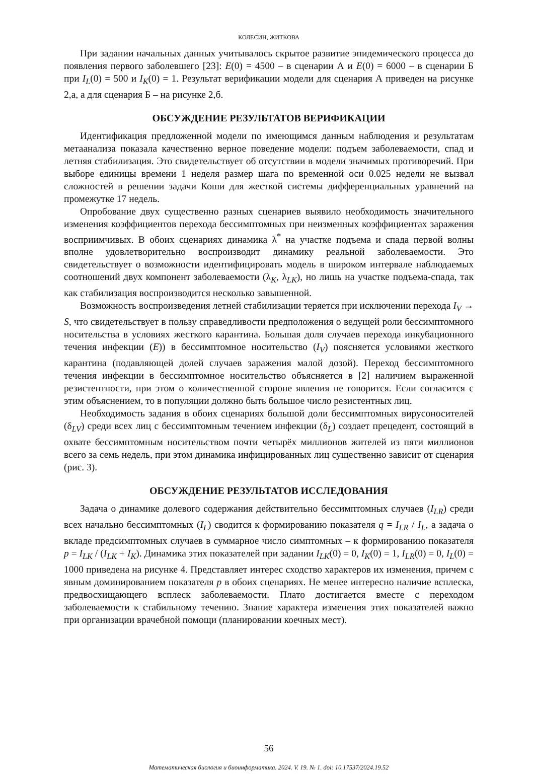КОЛЕСИН, ЖИТКОВА
При задании начальных данных учитывалось скрытое развитие эпидемического процесса до появления первого заболевшего [23]: E(0) = 4500 – в сценарии А и E(0) = 6000 – в сценарии Б при I<sub>L</sub>(0) = 500 и I<sub>K</sub>(0) = 1. Результат верификации модели для сценария А приведен на рисунке 2,а, а для сценария Б – на рисунке 2,б.
ОБСУЖДЕНИЕ РЕЗУЛЬТАТОВ ВЕРИФИКАЦИИ
Идентификация предложенной модели по имеющимся данным наблюдения и результатам метаанализа показала качественно верное поведение модели: подъем заболеваемости, спад и летняя стабилизация. Это свидетельствует об отсутствии в модели значимых противоречий. При выборе единицы времени 1 неделя размер шага по временной оси 0.025 недели не вызвал сложностей в решении задачи Коши для жесткой системы дифференциальных уравнений на промежутке 17 недель.
Опробование двух существенно разных сценариев выявило необходимость значительного изменения коэффициентов перехода бессимптомных при неизменных коэффициентах заражения восприимчивых. В обоих сценариях динамика λ<sup>*</sup> на участке подъема и спада первой волны вполне удовлетворительно воспроизводит динамику реальной заболеваемости. Это свидетельствует о возможности идентифицировать модель в широком интервале наблюдаемых соотношений двух компонент заболеваемости (λ<sub>K</sub>, λ<sub>LK</sub>), но лишь на участке подъема-спада, так как стабилизация воспроизводится несколько завышенной.
Возможность воспроизведения летней стабилизации теряется при исключении перехода I<sub>V</sub> → S, что свидетельствует в пользу справедливости предположения о ведущей роли бессимптомного носительства в условиях жесткого карантина. Большая доля случаев перехода инкубационного течения инфекции (E)) в бессимптомное носительство (I<sub>V</sub>) поясняется условиями жесткого карантина (подавляющей долей случаев заражения малой дозой). Переход бессимптомного течения инфекции в бессимптомное носительство объясняется в [2] наличием выраженной резистентности, при этом о количественной стороне явления не говорится. Если согласится с этим объяснением, то в популяции должно быть большое число резистентных лиц.
Необходимость задания в обоих сценариях большой доли бессимптомных вирусоносителей (δ<sub>LV</sub>) среди всех лиц с бессимптомным течением инфекции (δ<sub>L</sub>) создает прецедент, состоящий в охвате бессимптомным носительством почти четырёх миллионов жителей из пяти миллионов всего за семь недель, при этом динамика инфицированных лиц существенно зависит от сценария (рис. 3).
ОБСУЖДЕНИЕ РЕЗУЛЬТАТОВ ИССЛЕДОВАНИЯ
Задача о динамике долевого содержания действительно бессимптомных случаев (I<sub>LR</sub>) среди всех начально бессимптомных (I<sub>L</sub>) сводится к формированию показателя q = I<sub>LR</sub> / I<sub>L</sub>, а задача о вкладе предсимптомных случаев в суммарное число симптомных – к формированию показателя p = I<sub>LK</sub> / (I<sub>LK</sub> + I<sub>K</sub>). Динамика этих показателей при задании I<sub>LK</sub>(0) = 0, I<sub>K</sub>(0) = 1, I<sub>LR</sub>(0) = 0, I<sub>L</sub>(0) = 1000 приведена на рисунке 4. Представляет интерес сходство характеров их изменения, причем с явным доминированием показателя p в обоих сценариях. Не менее интересно наличие всплеска, предвосхищающего всплеск заболеваемости. Плато достигается вместе с переходом заболеваемости к стабильному течению. Знание характера изменения этих показателей важно при организации врачебной помощи (планировании коечных мест).
56
Математическая биология и биоинформатика. 2024. V. 19. № 1. doi: 10.17537/2024.19.52